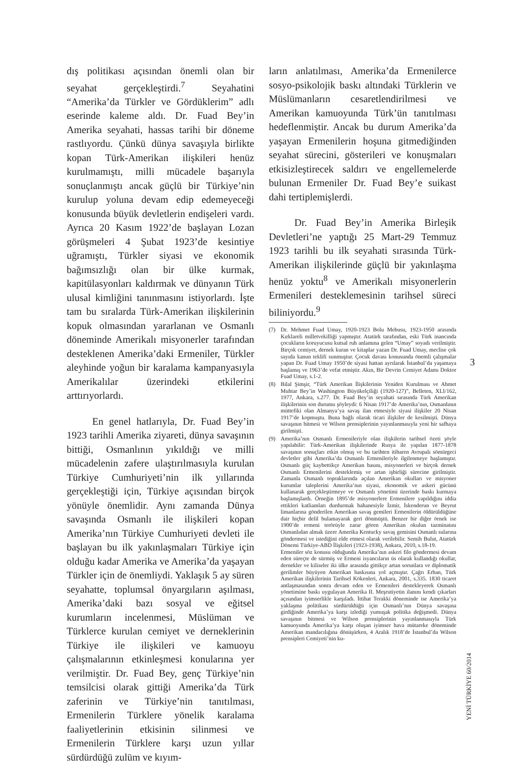dış politikası açısından önemli olan bir seyahat gerçekleştirdi.<sup>7</sup> Seyahatini “Amerika’da Türkler ve Gördüklerim” adlı eserinde kaleme aldı. Dr. Fuad Bey’in Amerika seyahati, hassas tarihi bir döneme rastlıyordu. Çünkü dünya savaşıyla birlikte kopan Türk-Amerikan ilişkileri henüz kurulmamıştı, milli mücadele başarıyla sonuçlanmıştı ancak güçlü bir Türkiye’nin kurulup yoluna devam edip edemeyeceği konusunda büyük devletlerin endişeleri vardı. Ayrıca 20 Kasım 1922’de başlayan Lozan görüşmeleri 4 Şubat 1923’de kesintiye uğramıştı, Türkler siyasi ve ekonomik bağımsızlığı olan bir ülke kurmak, kapitülasyonları kaldırmak ve dünyanın Türk ulusal kimliğini tanınmasını istiyorlardı. İşte tam bu sıralarda Türk-Amerikan ilişkilerinin kopuk olmasından yararlanan ve Osmanlı döneminde Amerikalı misyonerler tarafından desteklenen Amerika’daki Ermeniler, Türkler aleyhinde yoğun bir karalama kampanyasıyla Amerikalılar üzerindeki etkilerini arttırıyorlardı.
En genel hatlarıyla, Dr. Fuad Bey’in 1923 tarihli Amerika ziyareti, dünya savaşının bittiği, Osmanlının yıkıldığı ve milli mücadelenin zafere ulaştırılmasıyla kurulan Türkiye Cumhuriyeti’nin ilk yıllarında gerçekleştiği için, Türkiye açısından birçok yönüyle önemlidir. Aynı zamanda Dünya savaşında Osmanlı ile ilişkileri kopan Amerika’nın Türkiye Cumhuriyeti devleti ile başlayan bu ilk yakınlaşmaları Türkiye için olduğu kadar Amerika ve Amerika’da yaşayan Türkler için de önemliydi. Yaklaşık 5 ay süren seyahatte, toplumsal önyargıların aşılması, Amerika’daki bazı sosyal ve eğitsel kurumların incelenmesi, Müslüman ve Türklerce kurulan cemiyet ve derneklerinin Türkiye ile ilişkileri ve kamuoyu çalışmalarının etkinleşmesi konularına yer verilmiştir. Dr. Fuad Bey, genç Türkiye’nin temsilcisi olarak gittiği Amerika’da Türk zaferinin ve Türkiye’nin tanıtılması, Ermenilerin Türklere yönelik karalama faaliyetlerinin etkisinin silinmesi ve Ermenilerin Türklere karşı uzun yıllar sürdürdüğü zulüm ve kıyım-
ların anlatılması, Amerika’da Ermenilerce sosyo-psikolojik baskı altındaki Türklerin ve Müslümanların cesaretlendirilmesi ve Amerikan kamuoyunda Türk’ün tanıtılması hedeflenmiştir. Ancak bu durum Amerika’da yaşayan Ermenilerin hoşuna gitmediğinden seyahat sürecini, gösterileri ve konuşmaları etkisizleştirecek saldırı ve engellemelerde bulunan Ermeniler Dr. Fuad Bey’e suikast dahi tertiplemişlerdi.
Dr. Fuad Bey’in Amerika Birleşik Devletleri’ne yaptığı 25 Mart-29 Temmuz 1923 tarihli bu ilk seyahati sırasında Türk-Amerikan ilişkilerinde güçlü bir yakınlaşma henüz yoktu<sup>8</sup> ve Amerikalı misyonerlerin Ermenileri desteklemesinin tarihsel süreci biliniyordu.<sup>9</sup>
(7) Dr. Mehmet Fuad Umay, 1920-1923 Bolu Mebusu, 1923-1950 arasında Kırklareli milletvekilliği yapmıştır. Atatürk tarafından, eski Türk inancında çocukların koruyucusu kutsal ruh anlamına gelen “Umay” soyadı verilmiştir. Birçok cemiyet, dernek kuran ve kitaplar yazan Dr. Fuad Umay, meclise çok sayıda kanun teklifi sunmuştur. Çocuk davası konusunda önemli çalışmalar yapan Dr. Fuad Umay 1950’de siyasi hattan ayrılarak İstanbul’da yaşamaya başlamış ve 1963’de vefat etmiştir. Akın, Bir Devrin Cemiyet Adamı Doktor Fuad Umay, s.1-2.
(8) Bilal Şimşir, “Türk Amerikan İlişkilerinin Yeniden Kurulması ve Ahmet Muhtar Bey’in Washington Büyükelçiliği (1920-127)”, Belleten, XLI/162, 1977, Ankara, s.277. Dr. Fuad Bey’in seyahati sırasında Türk Amerikan ilişkilerinin son durumu şöyleydi: 6 Nisan 1917’de Amerika’nın, Osmanlının müttefiki olan Almanya’ya savaş ilan etmesiyle siyasi ilişkiler 20 Nisan 1917’de kopmuştu. Buna bağlı olarak ticari ilişkiler de kesilmişti. Dünya savaşının bitmesi ve Wilson prensiplerinin yayınlanmasıyla yeni bir safhaya girilmişti.
(9) Amerika’nın Osmanlı Ermenileriyle olan ilişkilerin tarihsel özeti şöyle yapılabilir: Türk-Amerikan ilişkilerinde Rusya ile yapılan 1877-1878 savaşının sonuçları etkin olmuş ve bu tarihten itibaren Avrupalı sömürgeci devletler gibi Amerika’da Osmanlı Ermenileriyle ilgilenmeye başlamıştır. Osmanlı güç kaybettikçe Amerikan basını, misyonerleri ve birçok dernek Osmanlı Ermenilerini desteklemiş ve artan işbirliği sürecine girilmiştir. Zamanla Osmanlı topraklarında açılan Amerikan okulları ve misyoner kurumlar taleplerini Amerika’nın siyasi, ekonomik ve askeri gücünü kullanarak gerçekleştirmeye ve Osmanlı yönetimi üzerinde baskı kurmaya başlamışlardı. Örneğin 1895’de misyonerlere Ermenilere yapıldığını iddia ettikleri katliamları durdurmak bahanesiyle İzmir, İskenderun ve Beyrut limanlarına gönderilen Amerikan savaş gemileri Ermenilerin öldürüldüğüne dair hiçbir delil bulamayarak geri dönmüştü. Benzer bir diğer örnek ise 1900’de ermeni terörüyle zarar gören Amerikan okulun tazminatını Osmanlıdan almak üzere Amerika Kentucky savaş gemisini Osmanlı sularına göndermesi ve istediğini elde etmesi olarak verilebilir. Semih Bulut, Atatürk Dönemi Türkiye-ABD İlişkileri (1923-1938), Ankara, 2010, s.18-19.
Ermeniler söz konusu olduğunda Amerika’nın askeri filo göndermesi devam eden süreçte de sürmüş ve Ermeni isyancıların üs olarak kullandığı okullar, dernekler ve kiliseler iki ülke arasında gittikçe artan sorunlara ve diplomatik gerilimler büyüyen Amerikan baskısına yol açmıştır. Çağrı Erhan, Türk Amerikan ilişkilerinin Tarihsel Kökenleri, Ankara, 2001, s.335. 1830 ticaret antlaşmasından sonra devam eden ve Ermenileri destekleyerek Osmanlı yönetimine baskı uygulayan Amerika II. Meşrutiyetin ilanını kendi çıkarları açısından iyimserlikle karşıladı. İttihat Terakki döneminde ise Amerika’ya yaklaşma politikası sürdürüldüğü için Osmanlı’nın Dünya savaşına girdiğinde Amerika’ya karşı izlediği yumuşak politika değişmedi. Dünya savaşının bitmesi ve Wilson prensiplerinin yayınlanmasıyla Türk kamuoyunda Amerika’ya karşı oluşan iyimser hava mütareke döneminde Amerikan mandacılığına dönüşürken, 4 Aralık 1918’de İstanbul’da Wilson prensipleri Cemiyeti’nin ku-
3
YENİ TÜRKİYE 60/2014